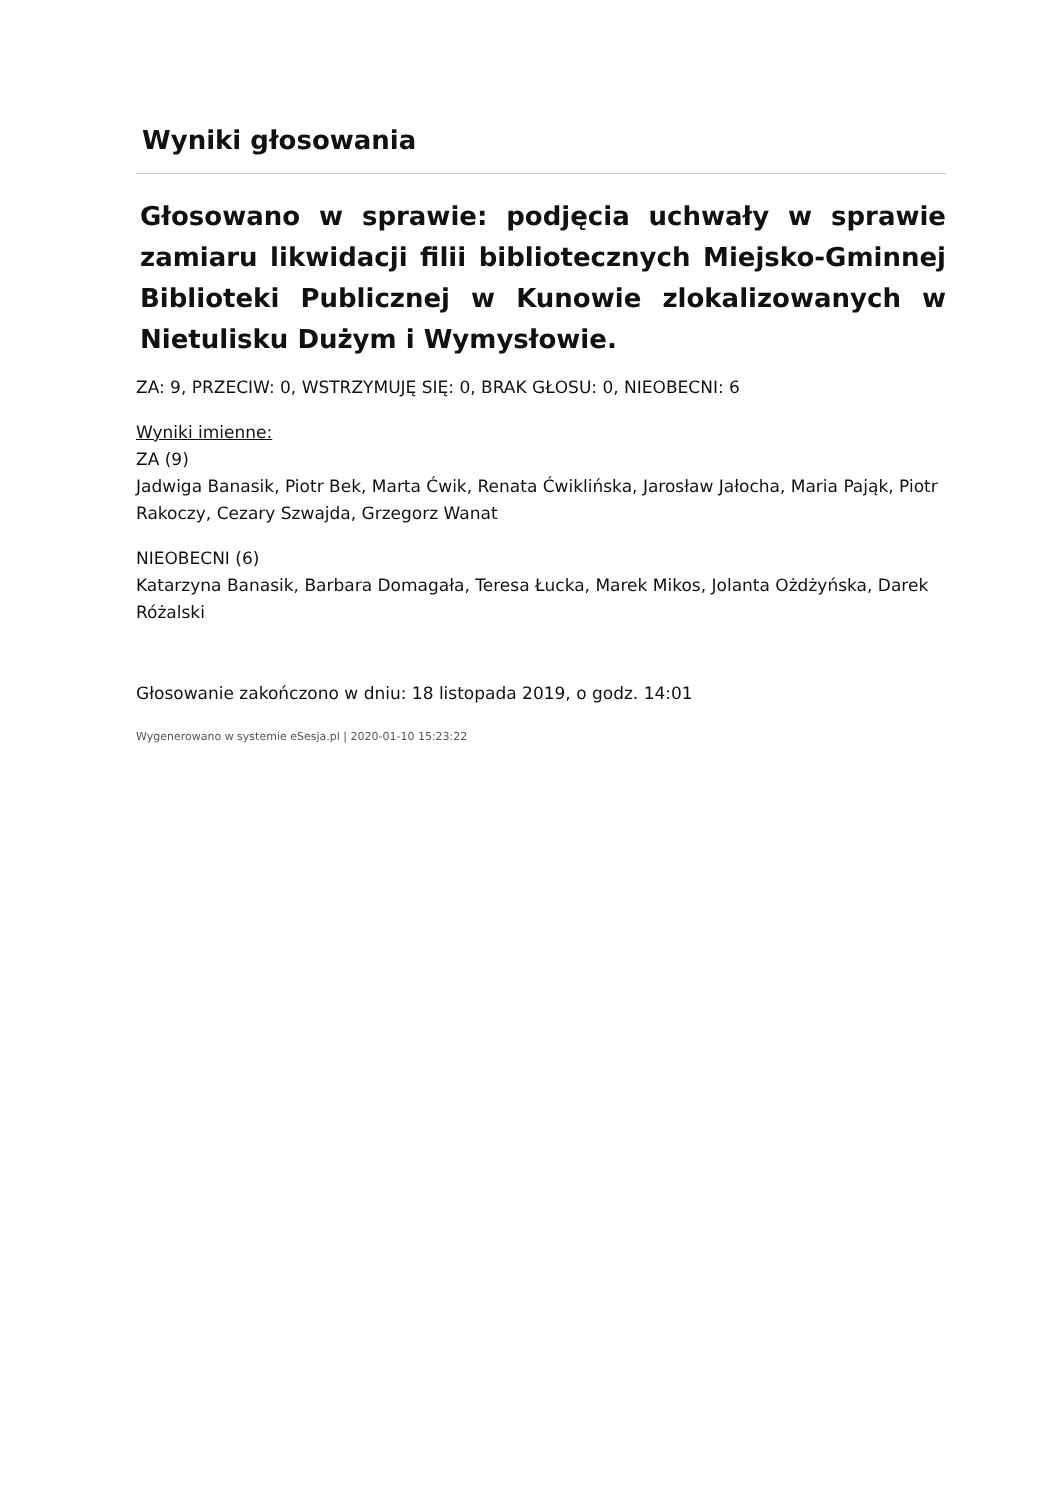Wyniki głosowania
Głosowano w sprawie: podjęcia uchwały w sprawie zamiaru likwidacji filii bibliotecznych Miejsko-Gminnej Biblioteki Publicznej w Kunowie zlokalizowanych w Nietulisku Dużym i Wymysłowie.
ZA: 9, PRZECIW: 0, WSTRZYMUJĘ SIĘ: 0, BRAK GŁOSU: 0, NIEOBECNI: 6
Wyniki imienne:
ZA (9)
Jadwiga Banasik, Piotr Bek, Marta Ćwik, Renata Ćwiklińska, Jarosław Jałocha, Maria Pająk, Piotr Rakoczy, Cezary Szwajda, Grzegorz Wanat
NIEOBECNI (6)
Katarzyna Banasik, Barbara Domagała, Teresa Łucka, Marek Mikos, Jolanta Ożdżyńska, Darek Różalski
Głosowanie zakończono w dniu: 18 listopada 2019, o godz. 14:01
Wygenerowano w systemie eSesja.pl | 2020-01-10 15:23:22